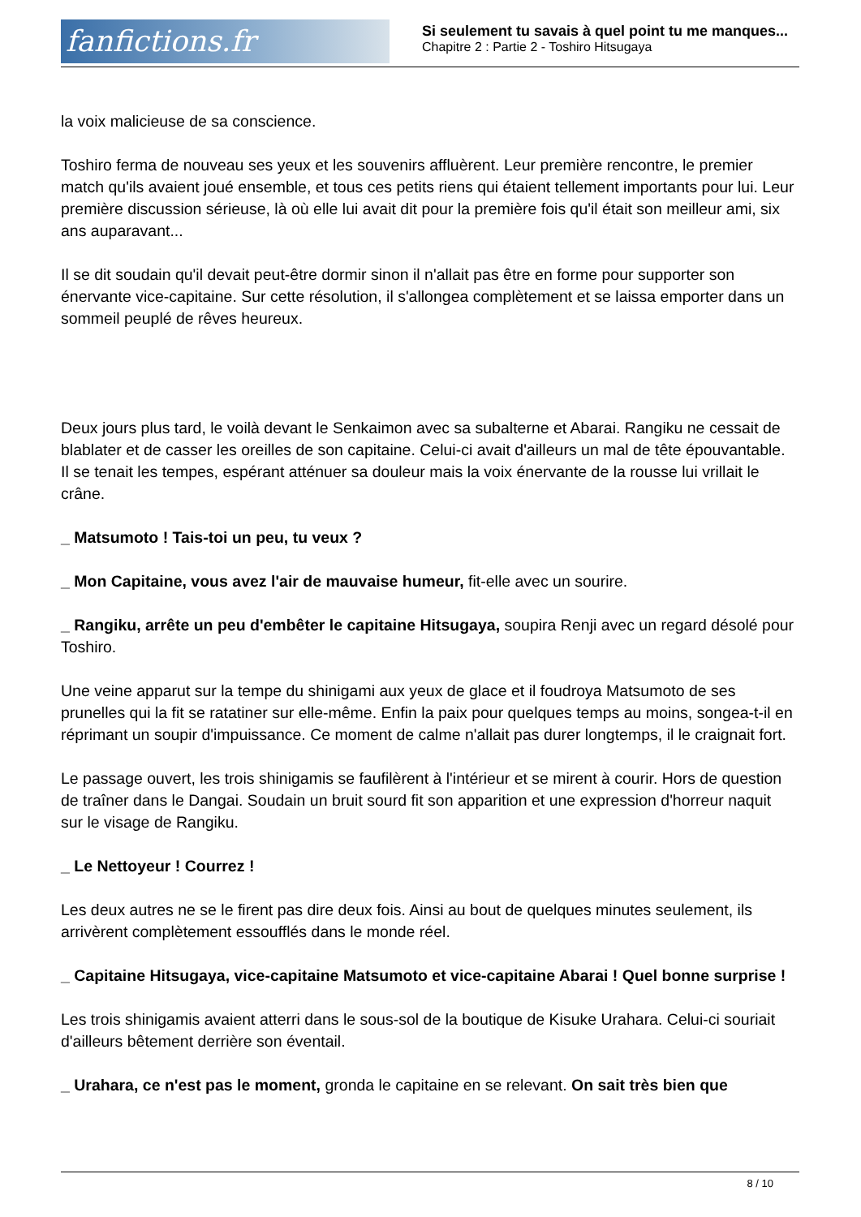fanfictions.fr
Si seulement tu savais à quel point tu me manques...
Chapitre 2 : Partie 2 - Toshiro Hitsugaya
la voix malicieuse de sa conscience.
Toshiro ferma de nouveau ses yeux et les souvenirs affluèrent. Leur première rencontre, le premier match qu'ils avaient joué ensemble, et tous ces petits riens qui étaient tellement importants pour lui. Leur première discussion sérieuse, là où elle lui avait dit pour la première fois qu'il était son meilleur ami, six ans auparavant...
Il se dit soudain qu'il devait peut-être dormir sinon il n'allait pas être en forme pour supporter son énervante vice-capitaine. Sur cette résolution, il s'allongea complètement et se laissa emporter dans un sommeil peuplé de rêves heureux.
Deux jours plus tard, le voilà devant le Senkaimon avec sa subalterne et Abarai. Rangiku ne cessait de blablater et de casser les oreilles de son capitaine. Celui-ci avait d'ailleurs un mal de tête épouvantable. Il se tenait les tempes, espérant atténuer sa douleur mais la voix énervante de la rousse lui vrillait le crâne.
_ Matsumoto ! Tais-toi un peu, tu veux ?
_ Mon Capitaine, vous avez l'air de mauvaise humeur, fit-elle avec un sourire.
_ Rangiku, arrête un peu d'embêter le capitaine Hitsugaya, soupira Renji avec un regard désolé pour Toshiro.
Une veine apparut sur la tempe du shinigami aux yeux de glace et il foudroya Matsumoto de ses prunelles qui la fit se ratatiner sur elle-même. Enfin la paix pour quelques temps au moins, songea-t-il en réprimant un soupir d'impuissance. Ce moment de calme n'allait pas durer longtemps, il le craignait fort.
Le passage ouvert, les trois shinigamis se faufilèrent à l'intérieur et se mirent à courir. Hors de question de traîner dans le Dangai. Soudain un bruit sourd fit son apparition et une expression d'horreur naquit sur le visage de Rangiku.
_ Le Nettoyeur ! Courrez !
Les deux autres ne se le firent pas dire deux fois. Ainsi au bout de quelques minutes seulement, ils arrivèrent complètement essoufflés dans le monde réel.
_ Capitaine Hitsugaya, vice-capitaine Matsumoto et vice-capitaine Abarai ! Quel bonne surprise !
Les trois shinigamis avaient atterri dans le sous-sol de la boutique de Kisuke Urahara. Celui-ci souriait d'ailleurs bêtement derrière son éventail.
_ Urahara, ce n'est pas le moment, gronda le capitaine en se relevant. On sait très bien que
8 / 10